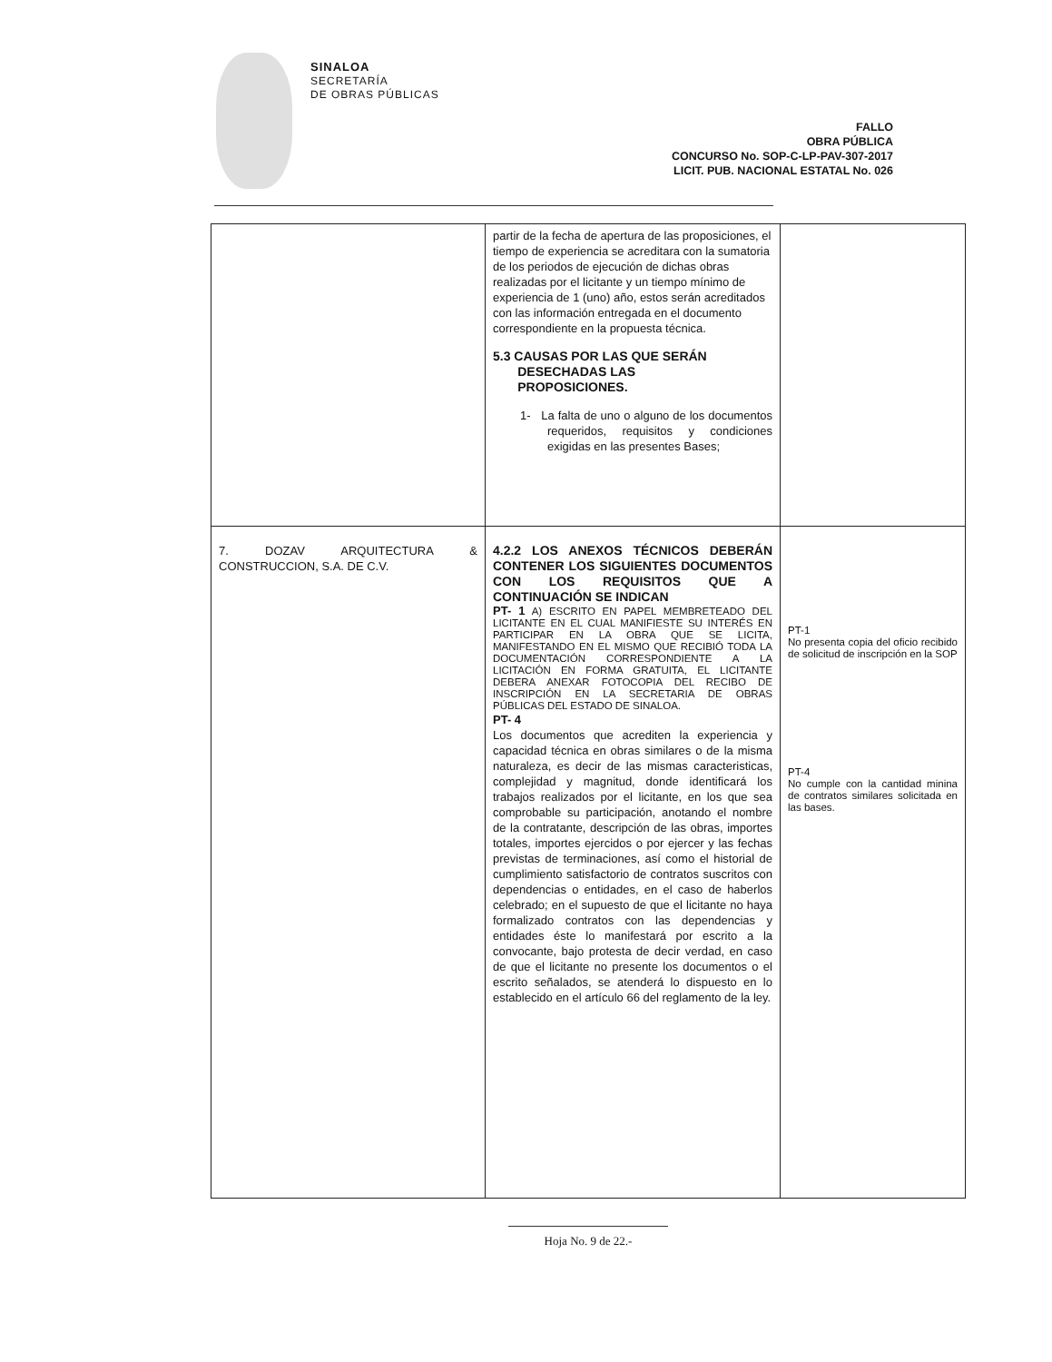SINALOA
SECRETARÍA
DE OBRAS PÚBLICAS
FALLO
OBRA PÚBLICA
CONCURSO No. SOP-C-LP-PAV-307-2017
LICIT. PUB. NACIONAL ESTATAL No. 026
| | partir de la fecha de apertura de las proposiciones, el tiempo de experiencia se acreditara con la sumatoria de los periodos de ejecución de dichas obras realizadas por el licitante y un tiempo mínimo de experiencia de 1 (uno) año, estos serán acreditados con las información entregada en el documento correspondiente en la propuesta técnica. 5.3 CAUSAS POR LAS QUE SERÁN DESECHADAS LAS PROPOSICIONES. 1- La falta de uno o alguno de los documentos requeridos, requisitos y condiciones exigidas en las presentes Bases; | |
| 7. DOZAV ARQUITECTURA & CONSTRUCCION, S.A. DE C.V. | 4.2.2 LOS ANEXOS TÉCNICOS DEBERÁN CONTENER LOS SIGUIENTES DOCUMENTOS CON LOS REQUISITOS QUE A CONTINUACIÓN SE INDICAN PT- 1 A) ESCRITO EN PAPEL MEMBRETEADO DEL LICITANTE EN EL CUAL MANIFIESTE SU INTERÉS EN PARTICIPAR EN LA OBRA QUE SE LICITA, MANIFESTANDO EN EL MISMO QUE RECIBIÓ TODA LA DOCUMENTACIÓN CORRESPONDIENTE A LA LICITACIÓN EN FORMA GRATUITA, EL LICITANTE DEBERA ANEXAR FOTOCOPIA DEL RECIBO DE INSCRIPCIÓN EN LA SECRETARIA DE OBRAS PÚBLICAS DEL ESTADO DE SINALOA. PT- 4 Los documentos que acrediten la experiencia y capacidad técnica en obras similares o de la misma naturaleza, es decir de las mismas caracteristicas, complejidad y magnitud, donde identificará los trabajos realizados por el licitante, en los que sea comprobable su participación, anotando el nombre de la contratante, descripción de las obras, importes totales, importes ejercidos o por ejercer y las fechas previstas de terminaciones, así como el historial de cumplimiento satisfactorio de contratos suscritos con dependencias o entidades, en el caso de haberlos celebrado; en el supuesto de que el licitante no haya formalizado contratos con las dependencias y entidades éste lo manifestará por escrito a la convocante, bajo protesta de decir verdad, en caso de que el licitante no presente los documentos o el escrito señalados, se atenderá lo dispuesto en lo establecido en el artículo 66 del reglamento de la ley. | PT-1 No presenta copia del oficio recibido de solicitud de inscripción en la SOP PT-4 No cumple con la cantidad minina de contratos similares solicitada en las bases. |
Hoja No. 9 de 22.-